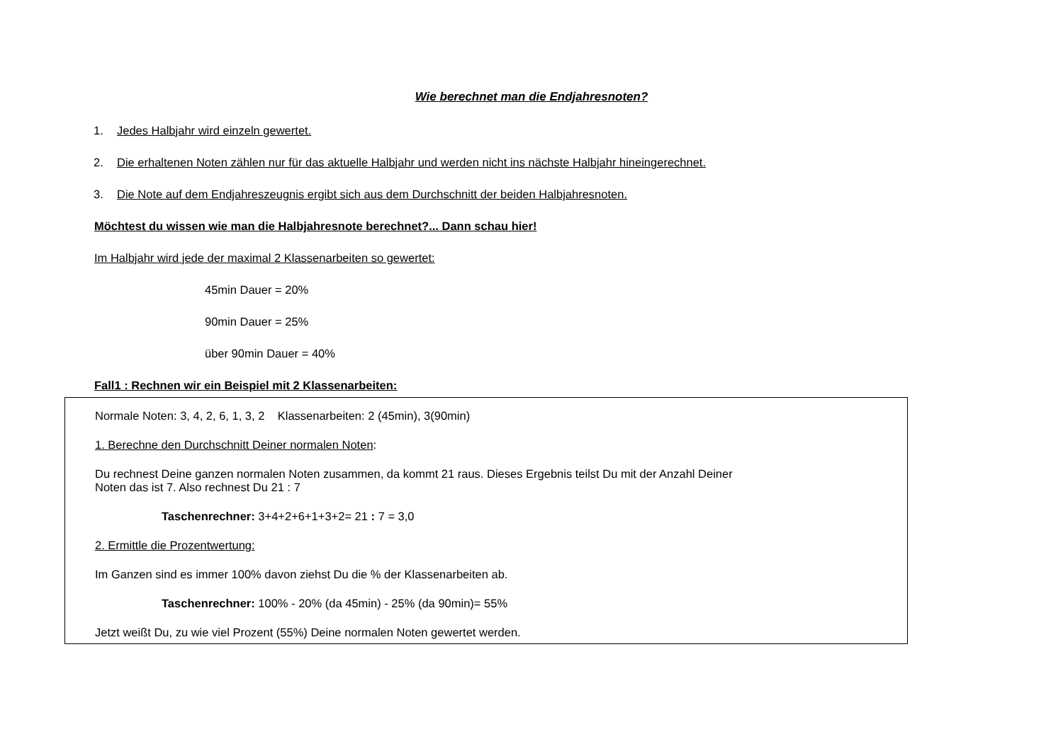Wie berechnet man die Endjahresnoten?
1. Jedes Halbjahr wird einzeln gewertet.
2. Die erhaltenen Noten zählen nur für das aktuelle Halbjahr und werden nicht ins nächste Halbjahr hineingerechnet.
3. Die Note auf dem Endjahreszeugnis ergibt sich aus dem Durchschnitt der beiden Halbjahresnoten.
Möchtest du wissen wie man die Halbjahresnote berechnet?... Dann schau hier!
Im Halbjahr wird jede der maximal 2 Klassenarbeiten so gewertet:
45min Dauer = 20%
90min Dauer = 25%
über 90min Dauer = 40%
Fall1 : Rechnen wir ein Beispiel mit 2 Klassenarbeiten:
Normale Noten: 3, 4, 2, 6, 1, 3, 2 Klassenarbeiten: 2 (45min), 3(90min)
1. Berechne den Durchschnitt Deiner normalen Noten:
Du rechnest Deine ganzen normalen Noten zusammen, da kommt 21 raus. Dieses Ergebnis teilst Du mit der Anzahl Deiner
Noten das ist 7. Also rechnest Du 21 : 7
Taschenrechner: 3+4+2+6+1+3+2= 21 : 7 = 3,0
2. Ermittle die Prozentwertung:
Im Ganzen sind es immer 100% davon ziehst Du die % der Klassenarbeiten ab.
Taschenrechner: 100% - 20% (da 45min) - 25% (da 90min)= 55%
Jetzt weißt Du, zu wie viel Prozent (55%) Deine normalen Noten gewertet werden.